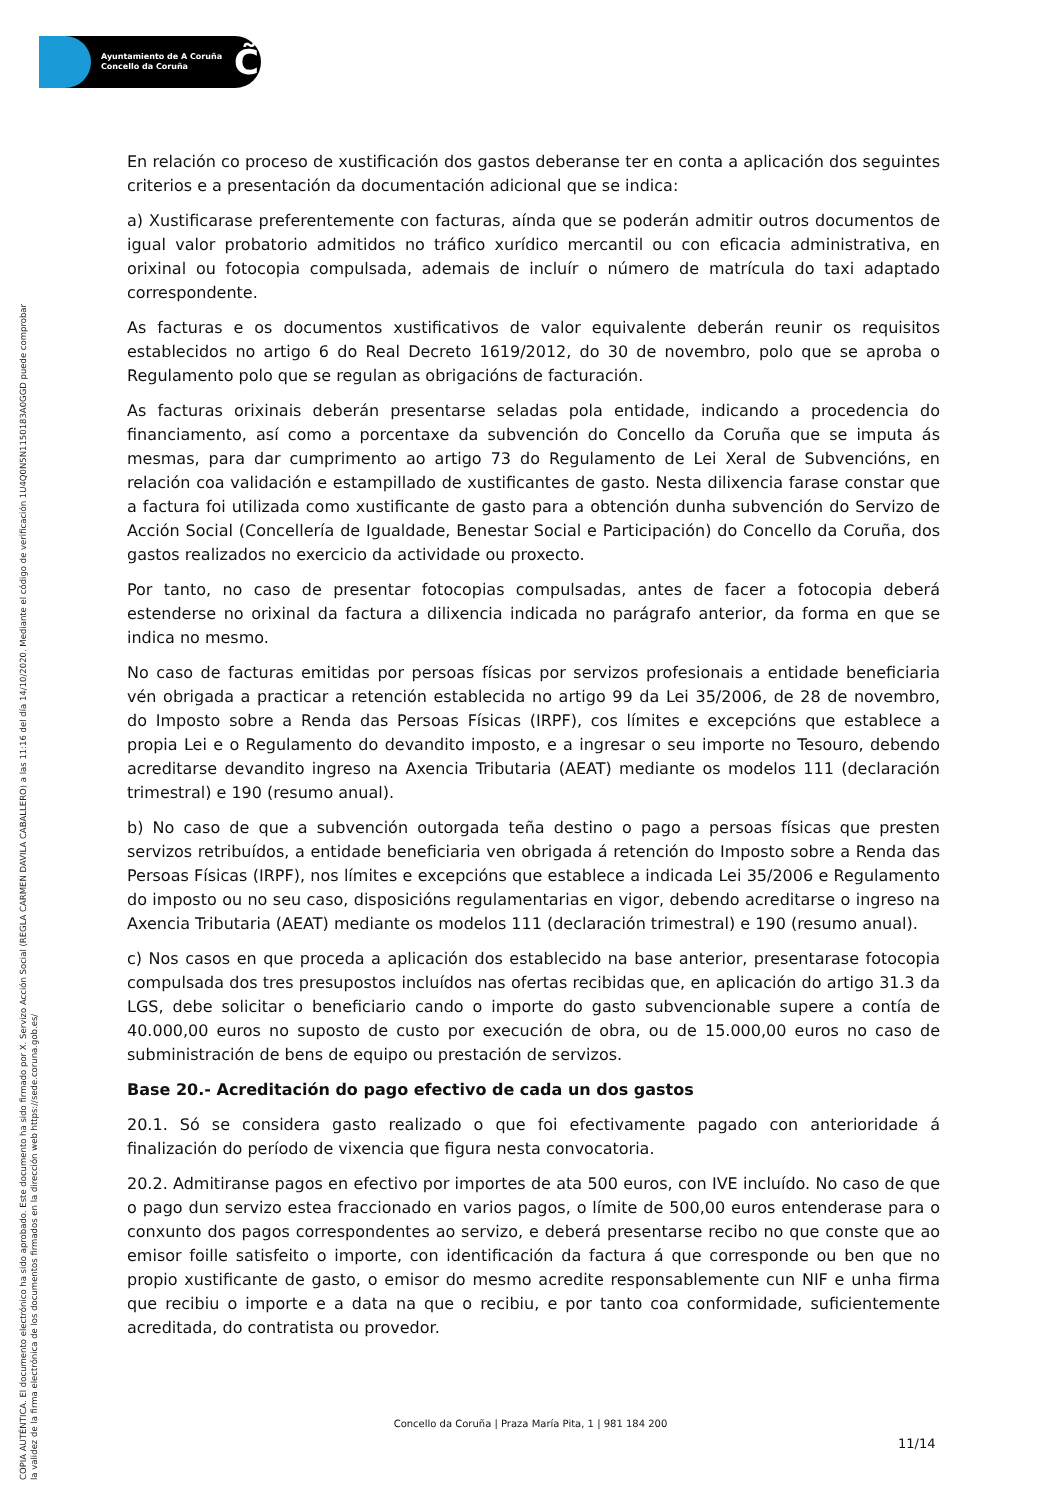Ayuntamiento de A Coruña
Concello da Coruña
C̃
COPIA AUTÉNTICA. El documento electrónico ha sido aprobado. Este documento ha sido firmado por X. Servizo Acción Social (REGLA CARMEN DAVILA CABALLERO) a las 11:16 del día 14/10/2020. Mediante el código de verificación 1U4Q0N5N1150183A0GGD puede comprobar
la validez de la firma electrónica de los documentos firmados en la dirección web https://sede.coruna.gob.es/
En relación co proceso de xustificación dos gastos deberanse ter en conta a aplicación dos seguintes criterios e a presentación da documentación adicional que se indica:
a) Xustificarase preferentemente con facturas, aínda que se poderán admitir outros documentos de igual valor probatorio admitidos no tráfico xurídico mercantil ou con eficacia administrativa, en orixinal ou fotocopia compulsada, ademais de incluír o número de matrícula do taxi adaptado correspondente.
As facturas e os documentos xustificativos de valor equivalente deberán reunir os requisitos establecidos no artigo 6 do Real Decreto 1619/2012, do 30 de novembro, polo que se aproba o Regulamento polo que se regulan as obrigacións de facturación.
As facturas orixinais deberán presentarse seladas pola entidade, indicando a procedencia do financiamento, así como a porcentaxe da subvención do Concello da Coruña que se imputa ás mesmas, para dar cumprimento ao artigo 73 do Regulamento de Lei Xeral de Subvencións, en relación coa validación e estampillado de xustificantes de gasto. Nesta dilixencia farase constar que a factura foi utilizada como xustificante de gasto para a obtención dunha subvención do Servizo de Acción Social (Concellería de Igualdade, Benestar Social e Participación) do Concello da Coruña, dos gastos realizados no exercicio da actividade ou proxecto.
Por tanto, no caso de presentar fotocopias compulsadas, antes de facer a fotocopia deberá estenderse no orixinal da factura a dilixencia indicada no parágrafo anterior, da forma en que se indica no mesmo.
No caso de facturas emitidas por persoas físicas por servizos profesionais a entidade beneficiaria vén obrigada a practicar a retención establecida no artigo 99 da Lei 35/2006, de 28 de novembro, do Imposto sobre a Renda das Persoas Físicas (IRPF), cos límites e excepcións que establece a propia Lei e o Regulamento do devandito imposto, e a ingresar o seu importe no Tesouro, debendo acreditarse devandito ingreso na Axencia Tributaria (AEAT) mediante os modelos 111 (declaración trimestral) e 190 (resumo anual).
b) No caso de que a subvención outorgada teña destino o pago a persoas físicas que presten servizos retribuídos, a entidade beneficiaria ven obrigada á retención do Imposto sobre a Renda das Persoas Físicas (IRPF), nos límites e excepcións que establece a indicada Lei 35/2006 e Regulamento do imposto ou no seu caso, disposicións regulamentarias en vigor, debendo acreditarse o ingreso na Axencia Tributaria (AEAT) mediante os modelos 111 (declaración trimestral) e 190 (resumo anual).
c) Nos casos en que proceda a aplicación dos establecido na base anterior, presentarase fotocopia compulsada dos tres presupostos incluídos nas ofertas recibidas que, en aplicación do artigo 31.3 da LGS, debe solicitar o beneficiario cando o importe do gasto subvencionable supere a contía de 40.000,00 euros no suposto de custo por execución de obra, ou de 15.000,00 euros no caso de subministración de bens de equipo ou prestación de servizos.
Base 20.- Acreditación do pago efectivo de cada un dos gastos
20.1. Só se considera gasto realizado o que foi efectivamente pagado con anterioridade á finalización do período de vixencia que figura nesta convocatoria.
20.2. Admitiranse pagos en efectivo por importes de ata 500 euros, con IVE incluído. No caso de que o pago dun servizo estea fraccionado en varios pagos, o límite de 500,00 euros entenderase para o conxunto dos pagos correspondentes ao servizo, e deberá presentarse recibo no que conste que ao emisor foille satisfeito o importe, con identificación da factura á que corresponde ou ben que no propio xustificante de gasto, o emisor do mesmo acredite responsablemente cun NIF e unha firma que recibiu o importe e a data na que o recibiu, e por tanto coa conformidade, suficientemente acreditada, do contratista ou provedor.
Concello da Coruña | Praza María Pita, 1 | 981 184 200
11/14